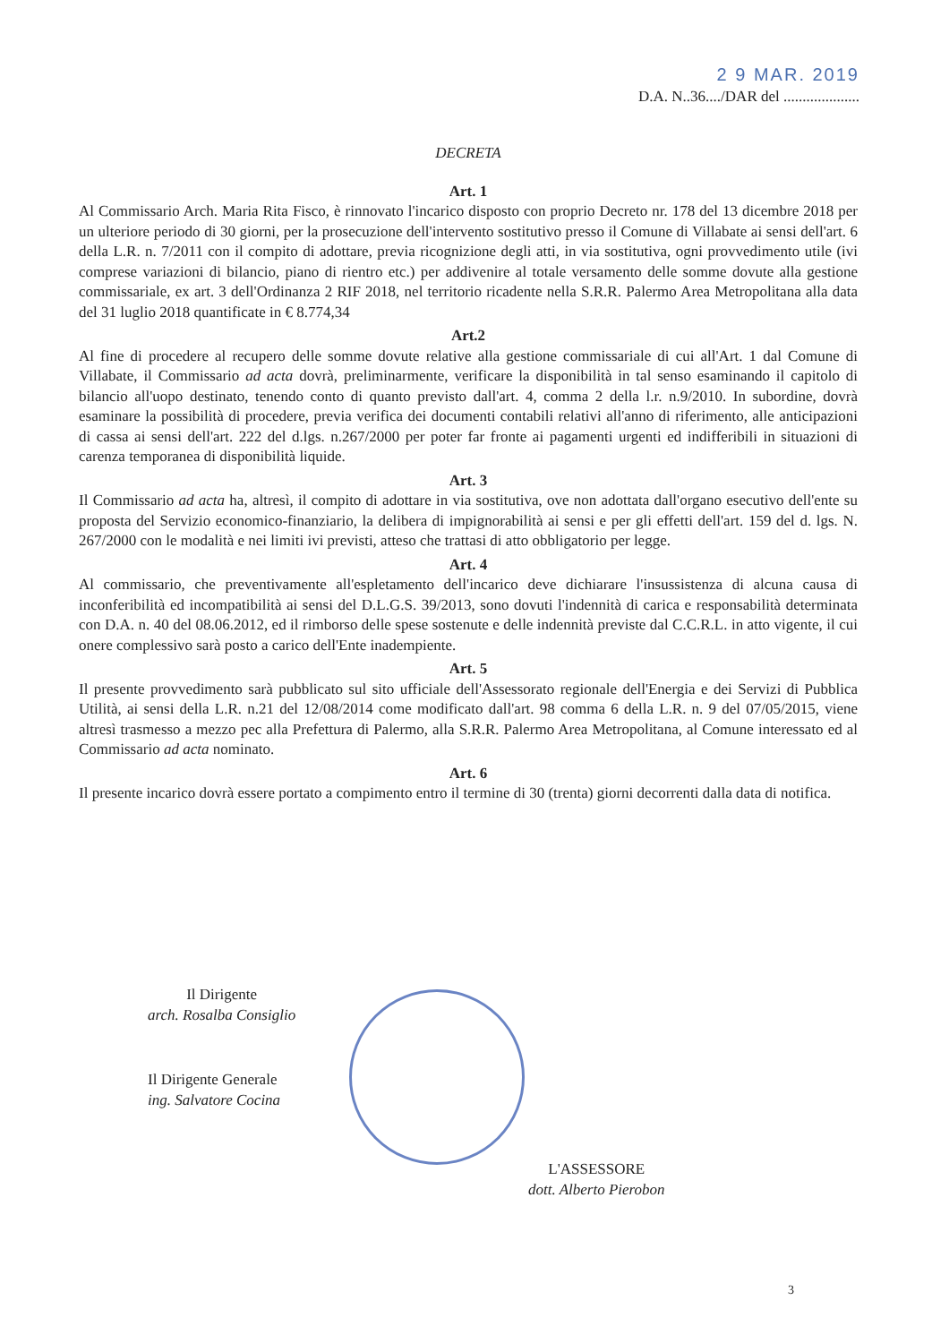2 9 MAR. 2019
D.A. N..36..../DAR del ....................
DECRETA
Art. 1
Al Commissario Arch. Maria Rita Fisco, è rinnovato l'incarico disposto con proprio Decreto nr. 178 del 13 dicembre 2018 per un ulteriore periodo di 30 giorni, per la prosecuzione dell'intervento sostitutivo presso il Comune di Villabate ai sensi dell'art. 6 della L.R. n. 7/2011 con il compito di adottare, previa ricognizione degli atti, in via sostitutiva, ogni provvedimento utile (ivi comprese variazioni di bilancio, piano di rientro etc.) per addivenire al totale versamento delle somme dovute alla gestione commissariale, ex art. 3 dell'Ordinanza 2 RIF 2018, nel territorio ricadente nella S.R.R. Palermo Area Metropolitana alla data del 31 luglio 2018 quantificate in € 8.774,34
Art.2
Al fine di procedere al recupero delle somme dovute relative alla gestione commissariale di cui all'Art. 1 dal Comune di Villabate, il Commissario ad acta dovrà, preliminarmente, verificare la disponibilità in tal senso esaminando il capitolo di bilancio all'uopo destinato, tenendo conto di quanto previsto dall'art. 4, comma 2 della l.r. n.9/2010. In subordine, dovrà esaminare la possibilità di procedere, previa verifica dei documenti contabili relativi all'anno di riferimento, alle anticipazioni di cassa ai sensi dell'art. 222 del d.lgs. n.267/2000 per poter far fronte ai pagamenti urgenti ed indifferibili in situazioni di carenza temporanea di disponibilità liquide.
Art. 3
Il Commissario ad acta ha, altresì, il compito di adottare in via sostitutiva, ove non adottata dall'organo esecutivo dell'ente su proposta del Servizio economico-finanziario, la delibera di impignorabilità ai sensi e per gli effetti dell'art. 159 del d. lgs. N. 267/2000 con le modalità e nei limiti ivi previsti, atteso che trattasi di atto obbligatorio per legge.
Art. 4
Al commissario, che preventivamente all'espletamento dell'incarico deve dichiarare l'insussistenza di alcuna causa di inconferibilità ed incompatibilità ai sensi del D.L.G.S. 39/2013, sono dovuti l'indennità di carica e responsabilità determinata con D.A. n. 40 del 08.06.2012, ed il rimborso delle spese sostenute e delle indennità previste dal C.C.R.L. in atto vigente, il cui onere complessivo sarà posto a carico dell'Ente inadempiente.
Art. 5
Il presente provvedimento sarà pubblicato sul sito ufficiale dell'Assessorato regionale dell'Energia e dei Servizi di Pubblica Utilità, ai sensi della L.R. n.21 del 12/08/2014 come modificato dall'art. 98 comma 6 della L.R. n. 9 del 07/05/2015, viene altresì trasmesso a mezzo pec alla Prefettura di Palermo, alla S.R.R. Palermo Area Metropolitana, al Comune interessato ed al Commissario ad acta nominato.
Art. 6
Il presente incarico dovrà essere portato a compimento entro il termine di 30 (trenta) giorni decorrenti dalla data di notifica.
Il Dirigente
arch. Rosalba Consiglio
Il Dirigente Generale
ing. Salvatore Cocina
L'ASSESSORE
dott. Alberto Pierobon
3